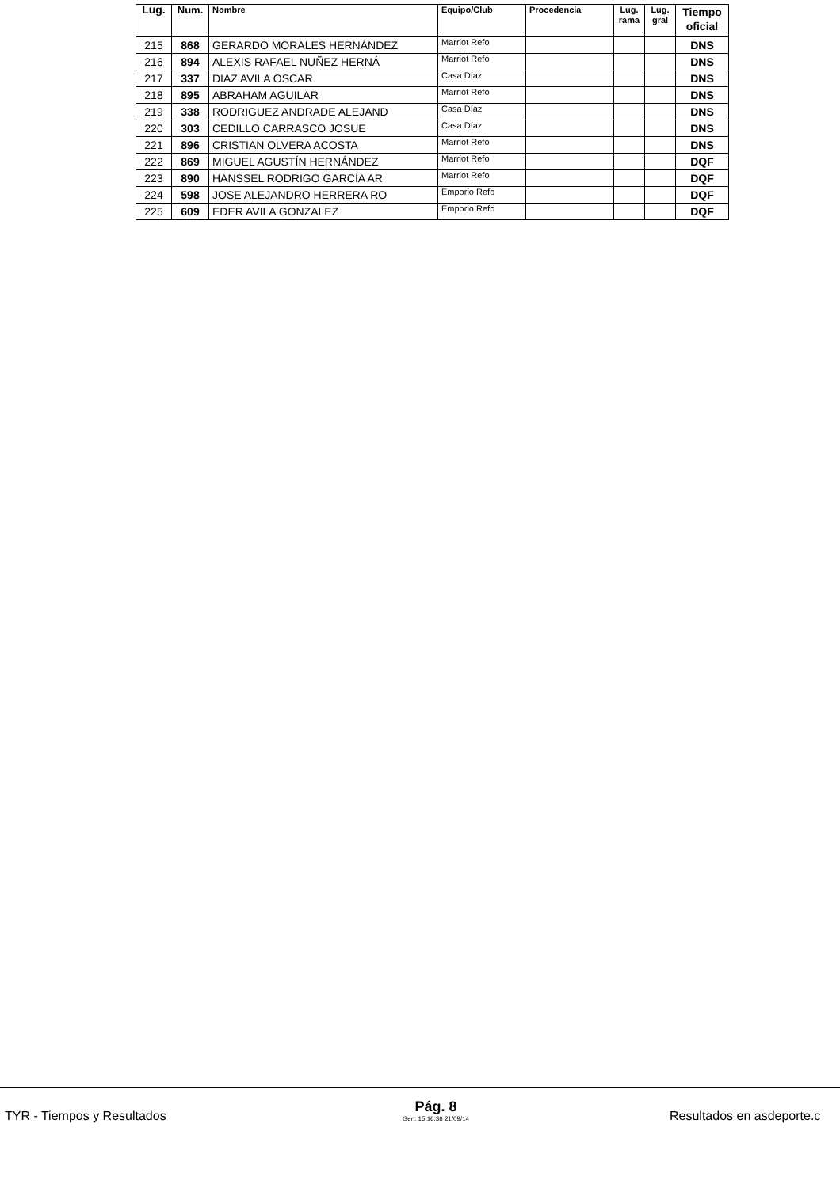| Lug. | Num. | Nombre | Equipo/Club | Procedencia | Lug. rama | Lug. gral | Tiempo oficial |
| --- | --- | --- | --- | --- | --- | --- | --- |
| 215 | 868 | GERARDO MORALES HERNÁNDEZ | Marriot Refo | | | | DNS |
| 216 | 894 | ALEXIS RAFAEL NUÑEZ HERNÁ | Marriot Refo | | | | DNS |
| 217 | 337 | DIAZ AVILA OSCAR | Casa Díaz | | | | DNS |
| 218 | 895 | ABRAHAM AGUILAR | Marriot Refo | | | | DNS |
| 219 | 338 | RODRIGUEZ ANDRADE ALEJAND | Casa Díaz | | | | DNS |
| 220 | 303 | CEDILLO CARRASCO JOSUE | Casa Díaz | | | | DNS |
| 221 | 896 | CRISTIAN OLVERA ACOSTA | Marriot Refo | | | | DNS |
| 222 | 869 | MIGUEL AGUSTÍN HERNÁNDEZ | Marriot Refo | | | | DQF |
| 223 | 890 | HANSSEL RODRIGO GARCÍA AR | Marriot Refo | | | | DQF |
| 224 | 598 | JOSE ALEJANDRO HERRERA RO | Emporio Refo | | | | DQF |
| 225 | 609 | EDER AVILA GONZALEZ | Emporio Refo | | | | DQF |
TYR - Tiempos y Resultados
Pág. 8
Gen: 15:16:36 21/09/14
Resultados en asdeporte.c